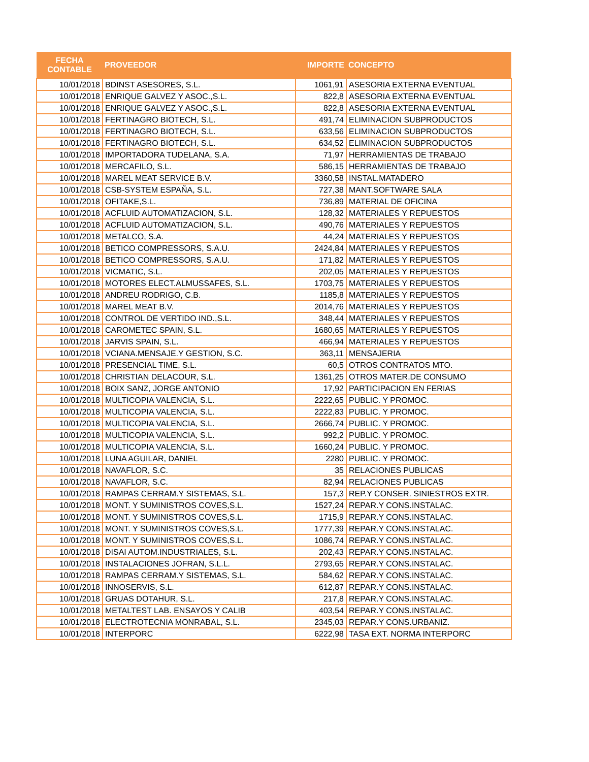| FECHA CONTABLE | PROVEEDOR | IMPORTE | CONCEPTO |
| --- | --- | --- | --- |
| 10/01/2018 | BDINST ASESORES, S.L. | 1061,91 | ASESORIA EXTERNA EVENTUAL |
| 10/01/2018 | ENRIQUE GALVEZ Y ASOC.,S.L. | 822,8 | ASESORIA EXTERNA EVENTUAL |
| 10/01/2018 | ENRIQUE GALVEZ Y ASOC.,S.L. | 822,8 | ASESORIA EXTERNA EVENTUAL |
| 10/01/2018 | FERTINAGRO BIOTECH, S.L. | 491,74 | ELIMINACION SUBPRODUCTOS |
| 10/01/2018 | FERTINAGRO BIOTECH, S.L. | 633,56 | ELIMINACION SUBPRODUCTOS |
| 10/01/2018 | FERTINAGRO BIOTECH, S.L. | 634,52 | ELIMINACION SUBPRODUCTOS |
| 10/01/2018 | IMPORTADORA TUDELANA, S.A. | 71,97 | HERRAMIENTAS DE TRABAJO |
| 10/01/2018 | MERCAFILO, S.L. | 586,15 | HERRAMIENTAS DE TRABAJO |
| 10/01/2018 | MAREL MEAT SERVICE B.V. | 3360,58 | INSTAL.MATADERO |
| 10/01/2018 | CSB-SYSTEM ESPAÑA, S.L. | 727,38 | MANT.SOFTWARE SALA |
| 10/01/2018 | OFITAKE,S.L. | 736,89 | MATERIAL DE OFICINA |
| 10/01/2018 | ACFLUID AUTOMATIZACION, S.L. | 128,32 | MATERIALES Y REPUESTOS |
| 10/01/2018 | ACFLUID AUTOMATIZACION, S.L. | 490,76 | MATERIALES Y REPUESTOS |
| 10/01/2018 | METALCO, S.A. | 44,24 | MATERIALES Y REPUESTOS |
| 10/01/2018 | BETICO COMPRESSORS, S.A.U. | 2424,84 | MATERIALES Y REPUESTOS |
| 10/01/2018 | BETICO COMPRESSORS, S.A.U. | 171,82 | MATERIALES Y REPUESTOS |
| 10/01/2018 | VICMATIC, S.L. | 202,05 | MATERIALES Y REPUESTOS |
| 10/01/2018 | MOTORES ELECT.ALMUSSAFES, S.L. | 1703,75 | MATERIALES Y REPUESTOS |
| 10/01/2018 | ANDREU RODRIGO, C.B. | 1185,8 | MATERIALES Y REPUESTOS |
| 10/01/2018 | MAREL MEAT B.V. | 2014,76 | MATERIALES Y REPUESTOS |
| 10/01/2018 | CONTROL DE VERTIDO IND.,S.L. | 348,44 | MATERIALES Y REPUESTOS |
| 10/01/2018 | CAROMETEC SPAIN, S.L. | 1680,65 | MATERIALES Y REPUESTOS |
| 10/01/2018 | JARVIS SPAIN, S.L. | 466,94 | MATERIALES Y REPUESTOS |
| 10/01/2018 | VCIANA.MENSAJE.Y GESTION, S.C. | 363,11 | MENSAJERIA |
| 10/01/2018 | PRESENCIAL TIME, S.L. | 60,5 | OTROS CONTRATOS MTO. |
| 10/01/2018 | CHRISTIAN DELACOUR, S.L. | 1361,25 | OTROS MATER.DE CONSUMO |
| 10/01/2018 | BOIX SANZ, JORGE ANTONIO | 17,92 | PARTICIPACION EN FERIAS |
| 10/01/2018 | MULTICOPIA VALENCIA, S.L. | 2222,65 | PUBLIC. Y PROMOC. |
| 10/01/2018 | MULTICOPIA VALENCIA, S.L. | 2222,83 | PUBLIC. Y PROMOC. |
| 10/01/2018 | MULTICOPIA VALENCIA, S.L. | 2666,74 | PUBLIC. Y PROMOC. |
| 10/01/2018 | MULTICOPIA VALENCIA, S.L. | 992,2 | PUBLIC. Y PROMOC. |
| 10/01/2018 | MULTICOPIA VALENCIA, S.L. | 1660,24 | PUBLIC. Y PROMOC. |
| 10/01/2018 | LUNA AGUILAR, DANIEL | 2280 | PUBLIC. Y PROMOC. |
| 10/01/2018 | NAVAFLOR, S.C. | 35 | RELACIONES PUBLICAS |
| 10/01/2018 | NAVAFLOR, S.C. | 82,94 | RELACIONES PUBLICAS |
| 10/01/2018 | RAMPAS CERRAM.Y SISTEMAS, S.L. | 157,3 | REP.Y CONSER. SINIESTROS EXTR. |
| 10/01/2018 | MONT. Y SUMINISTROS COVES,S.L. | 1527,24 | REPAR.Y CONS.INSTALAC. |
| 10/01/2018 | MONT. Y SUMINISTROS COVES,S.L. | 1715,9 | REPAR.Y CONS.INSTALAC. |
| 10/01/2018 | MONT. Y SUMINISTROS COVES,S.L. | 1777,39 | REPAR.Y CONS.INSTALAC. |
| 10/01/2018 | MONT. Y SUMINISTROS COVES,S.L. | 1086,74 | REPAR.Y CONS.INSTALAC. |
| 10/01/2018 | DISAI AUTOM.INDUSTRIALES, S.L. | 202,43 | REPAR.Y CONS.INSTALAC. |
| 10/01/2018 | INSTALACIONES JOFRAN, S.L.L. | 2793,65 | REPAR.Y CONS.INSTALAC. |
| 10/01/2018 | RAMPAS CERRAM.Y SISTEMAS, S.L. | 584,62 | REPAR.Y CONS.INSTALAC. |
| 10/01/2018 | INNOSERVIS, S.L. | 612,87 | REPAR.Y CONS.INSTALAC. |
| 10/01/2018 | GRUAS DOTAHUR, S.L. | 217,8 | REPAR.Y CONS.INSTALAC. |
| 10/01/2018 | METALTEST LAB. ENSAYOS Y CALIB | 403,54 | REPAR.Y CONS.INSTALAC. |
| 10/01/2018 | ELECTROTECNIA MONRABAL, S.L. | 2345,03 | REPAR.Y CONS.URBANIZ. |
| 10/01/2018 | INTERPORC | 6222,98 | TASA EXT. NORMA INTERPORC |